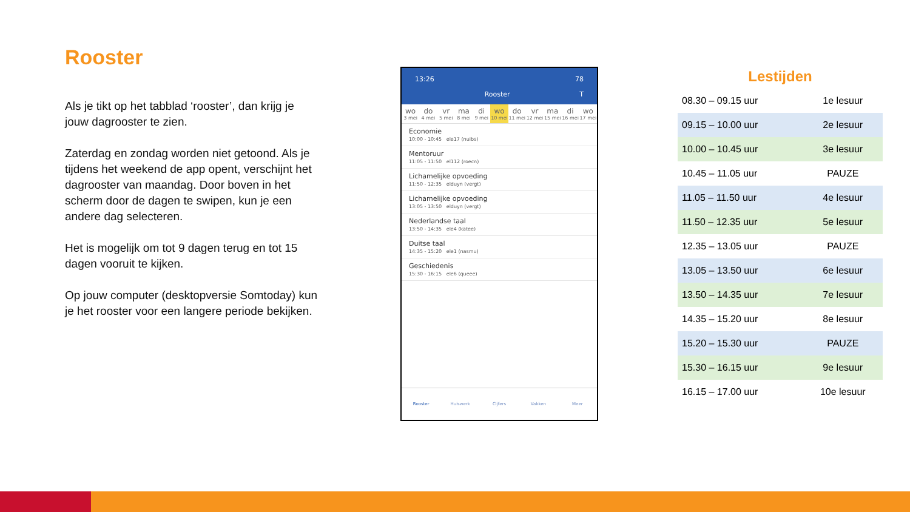Rooster
Als je tikt op het tabblad ‘rooster’, dan krijg je jouw dagrooster te zien.
Zaterdag en zondag worden niet getoond. Als je tijdens het weekend de app opent, verschijnt het dagrooster van maandag. Door boven in het scherm door de dagen te swipen, kun je een andere dag selecteren.
Het is mogelijk om tot 9 dagen terug en tot 15 dagen vooruit te kijken.
Op jouw computer (desktopversie Somtoday) kun je het rooster voor een langere periode bekijken.
13:26 78
Rooster T
wo
3 mei
do
4 mei
vr
5 mei
ma
8 mei
di
9 mei
wo
10 mei
do
11 mei
vr
12 mei
ma
15 mei
di
16 mei
wo
17 mei
Economie
10:00 - 10:45 ele17 (nuibs)
Mentoruur
11:05 - 11:50 el112 (roecn)
Lichamelijke opvoeding
11:50 - 12:35 elduyn (vergt)
Lichamelijke opvoeding
13:05 - 13:50 elduyn (vergt)
Nederlandse taal
13:50 - 14:35 ele4 (katee)
Duitse taal
14:35 - 15:20 ele1 (nasmu)
Geschiedenis
15:30 - 16:15 ele6 (queee)
Rooster Huiswerk Cijfers Vakken Meer
Lestijden
| 08.30 – 09.15 uur | 1e lesuur |
| 09.15 – 10.00 uur | 2e lesuur |
| 10.00 – 10.45 uur | 3e lesuur |
| 10.45 – 11.05 uur | PAUZE |
| 11.05 – 11.50 uur | 4e lesuur |
| 11.50 – 12.35 uur | 5e lesuur |
| 12.35 – 13.05 uur | PAUZE |
| 13.05 – 13.50 uur | 6e lesuur |
| 13.50 – 14.35 uur | 7e lesuur |
| 14.35 – 15.20 uur | 8e lesuur |
| 15.20 – 15.30 uur | PAUZE |
| 15.30 – 16.15 uur | 9e lesuur |
| 16.15 – 17.00 uur | 10e lesuur |